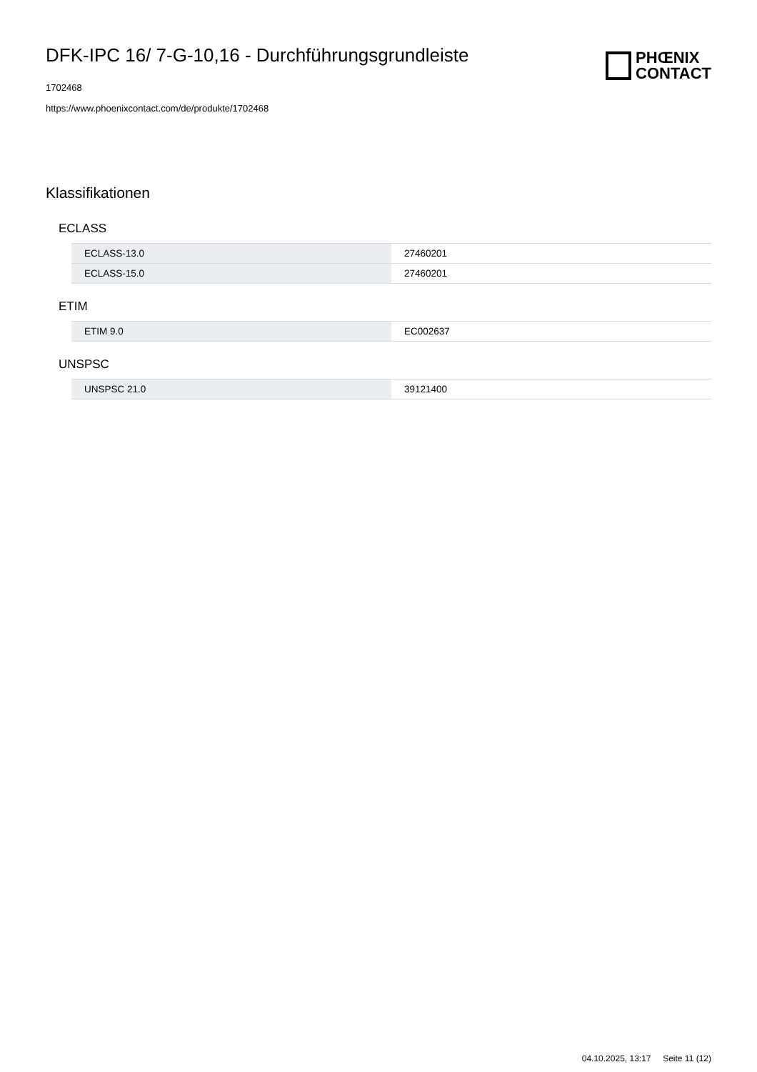DFK-IPC 16/ 7-G-10,16 - Durchführungsgrundleiste
1702468
https://www.phoenixcontact.com/de/produkte/1702468
PHŒNIX
CONTACT
Klassifikationen
ECLASS
| ECLASS-13.0 | 27460201 |
| ECLASS-15.0 | 27460201 |
ETIM
| ETIM 9.0 | EC002637 |
UNSPSC
| UNSPSC 21.0 | 39121400 |
04.10.2025, 13:17 Seite 11 (12)